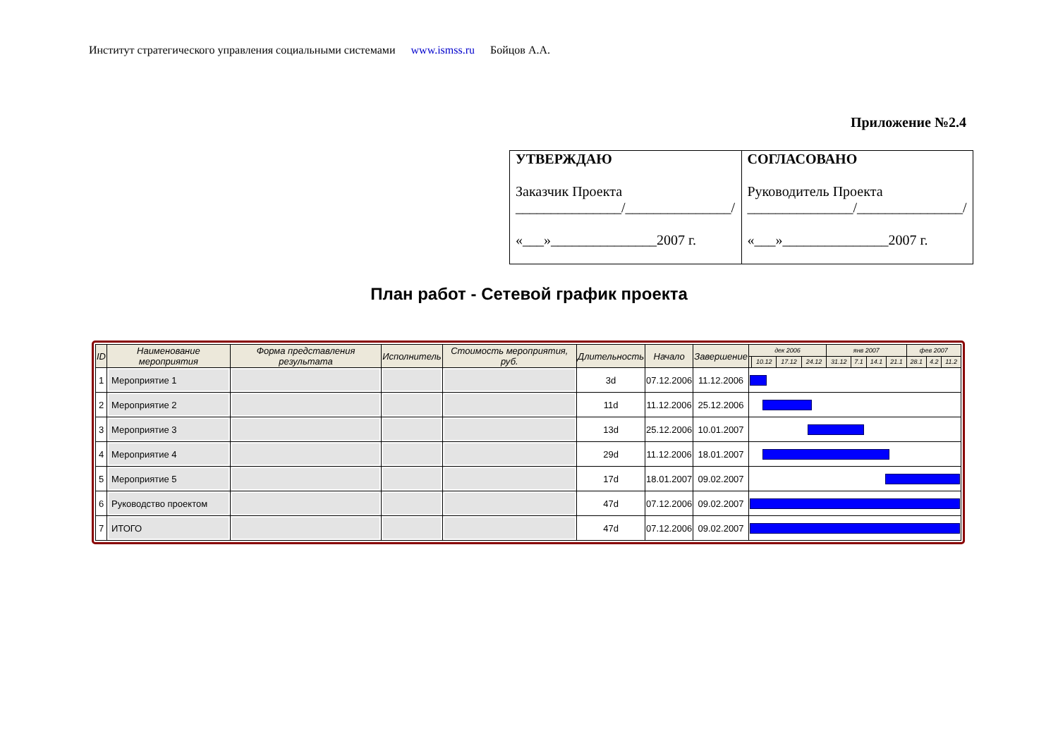Институт стратегического управления социальными системами www.ismss.ru Бойцов А.А.
Приложение №2.4
| УТВЕРЖДАЮ Заказчик Проекта _______________/_______________/ «___»_______________2007 г. | СОГЛАСОВАНО Руководитель Проекта _______________/_______________/ «___»_______________2007 г. |
План работ - Сетевой график проекта
| ID | Наименование мероприятия | Форма представления результата | Исполнитель | Стоимость мероприятия, руб. | Длительность | Начало | Завершение | дек 2006 | | | | янв 2007 | | | | фев 2007 | | |
| --- | --- | --- | --- | --- | --- | --- | --- | --- | --- | --- | --- | --- | --- | --- | --- | --- | --- | --- |
| | | | | | | | | | 10.12 | 17.12 | 24.12 | 31.12 | 7.1 | 14.1 | 21.1 | 28.1 | 4.2 | 11.2 |
| 1 | Мероприятие 1 | | | | 3d | 07.12.2006 | 11.12.2006 | | | | | | | | | | | |
| 2 | Мероприятие 2 | | | | 11d | 11.12.2006 | 25.12.2006 | | | | | | | | | | | |
| 3 | Мероприятие 3 | | | | 13d | 25.12.2006 | 10.01.2007 | | | | | | | | | | | |
| 4 | Мероприятие 4 | | | | 29d | 11.12.2006 | 18.01.2007 | | | | | | | | | | | |
| 5 | Мероприятие 5 | | | | 17d | 18.01.2007 | 09.02.2007 | | | | | | | | | | | |
| 6 | Руководство проектом | | | | 47d | 07.12.2006 | 09.02.2007 | | | | | | | | | | | |
| 7 | ИТОГО | | | | 47d | 07.12.2006 | 09.02.2007 | | | | | | | | | | | |